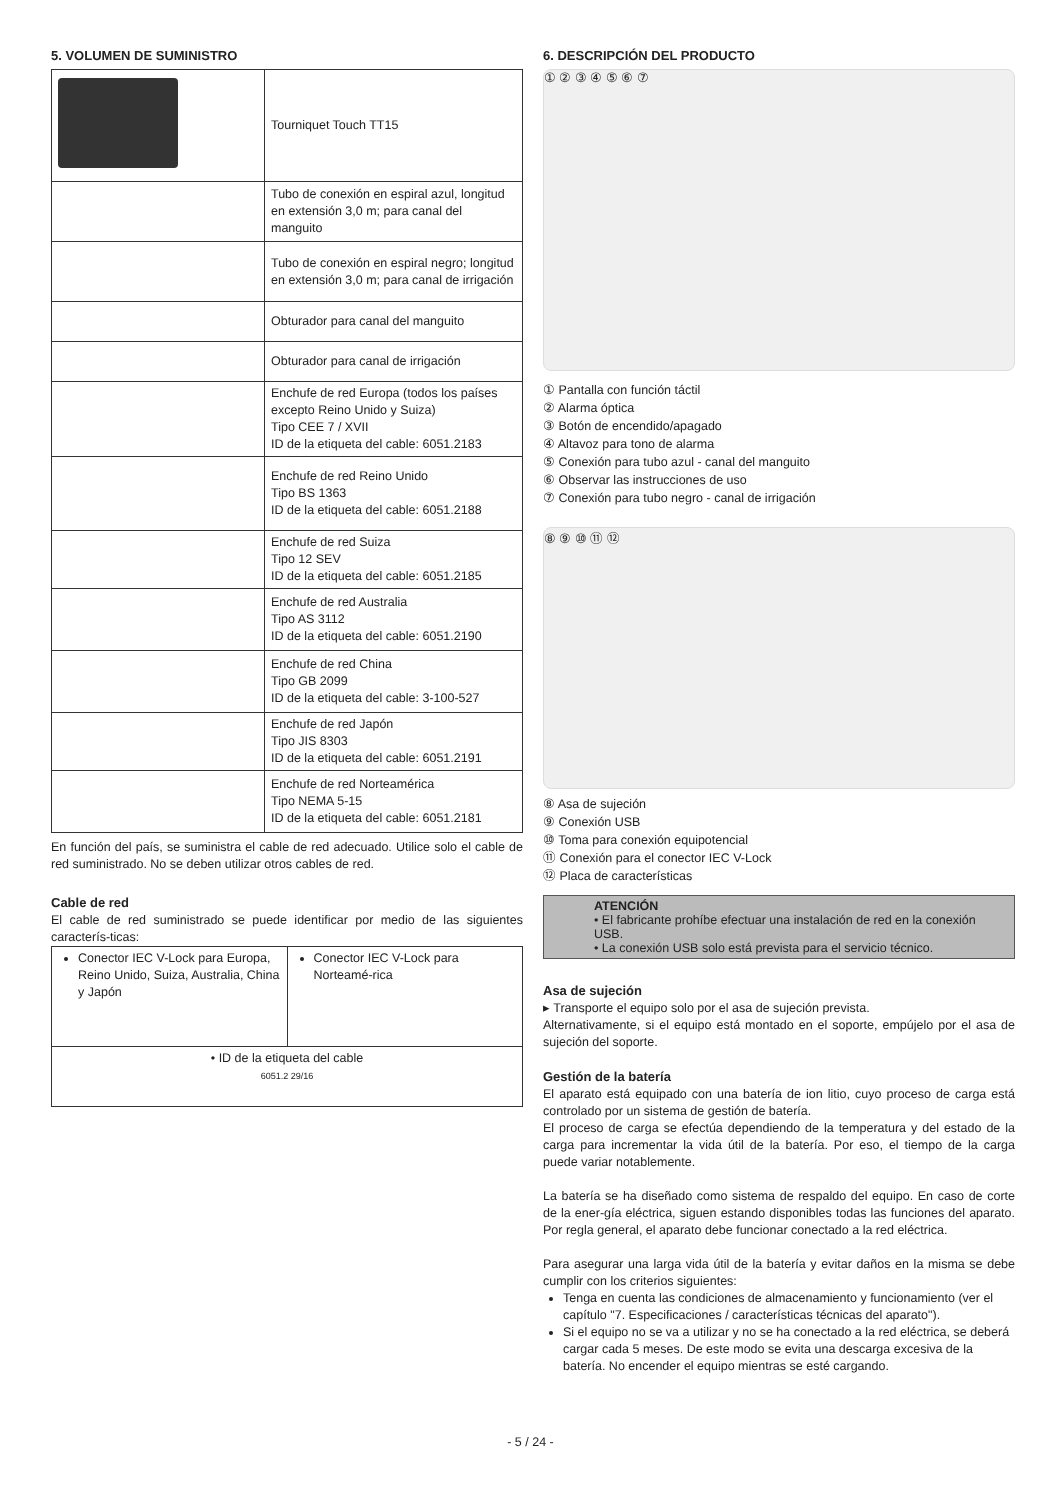5. VOLUMEN DE SUMINISTRO
| | Tourniquet Touch TT15 |
| | Tubo de conexión en espiral azul, longitud en extensión 3,0 m; para canal del manguito |
| | Tubo de conexión en espiral negro; longitud en extensión 3,0 m; para canal de irrigación |
| | Obturador para canal del manguito |
| | Obturador para canal de irrigación |
| | Enchufe de red Europa (todos los países excepto Reino Unido y Suiza) Tipo CEE 7 / XVII ID de la etiqueta del cable: 6051.2183 |
| | Enchufe de red Reino Unido Tipo BS 1363 ID de la etiqueta del cable: 6051.2188 |
| | Enchufe de red Suiza Tipo 12 SEV ID de la etiqueta del cable: 6051.2185 |
| | Enchufe de red Australia Tipo AS 3112 ID de la etiqueta del cable: 6051.2190 |
| | Enchufe de red China Tipo GB 2099 ID de la etiqueta del cable: 3-100-527 |
| | Enchufe de red Japón Tipo JIS 8303 ID de la etiqueta del cable: 6051.2191 |
| | Enchufe de red Norteamérica Tipo NEMA 5-15 ID de la etiqueta del cable: 6051.2181 |
En función del país, se suministra el cable de red adecuado. Utilice solo el cable de red suministrado. No se deben utilizar otros cables de red.
Cable de red
El cable de red suministrado se puede identificar por medio de las siguientes caracterís-ticas:
| Conector IEC V-Lock para Europa, Reino Unido, Suiza, Australia, China y Japón | Conector IEC V-Lock para Norteamé-rica |
| • ID de la etiqueta del cable 6051.2 29/16 | |
6. DESCRIPCIÓN DEL PRODUCTO
① ② ③ ④ ⑤ ⑥ ⑦
① Pantalla con función táctil
② Alarma óptica
③ Botón de encendido/apagado
④ Altavoz para tono de alarma
⑤ Conexión para tubo azul - canal del manguito
⑥ Observar las instrucciones de uso
⑦ Conexión para tubo negro - canal de irrigación
⑧ ⑨ ⑩ ⑪ ⑫
⑧ Asa de sujeción
⑨ Conexión USB
⑩ Toma para conexión equipotencial
⑪ Conexión para el conector IEC V-Lock
⑫ Placa de características
ATENCIÓN
• El fabricante prohíbe efectuar una instalación de red en la conexión USB.
• La conexión USB solo está prevista para el servicio técnico.
Asa de sujeción
▸ Transporte el equipo solo por el asa de sujeción prevista.
Alternativamente, si el equipo está montado en el soporte, empújelo por el asa de sujeción del soporte.
Gestión de la batería
El aparato está equipado con una batería de ion litio, cuyo proceso de carga está controlado por un sistema de gestión de batería.
El proceso de carga se efectúa dependiendo de la temperatura y del estado de la carga para incrementar la vida útil de la batería. Por eso, el tiempo de la carga puede variar notablemente.
La batería se ha diseñado como sistema de respaldo del equipo. En caso de corte de la ener-gía eléctrica, siguen estando disponibles todas las funciones del aparato. Por regla general, el aparato debe funcionar conectado a la red eléctrica.
Para asegurar una larga vida útil de la batería y evitar daños en la misma se debe cumplir con los criterios siguientes:
Tenga en cuenta las condiciones de almacenamiento y funcionamiento (ver el capítulo "7. Especificaciones / características técnicas del aparato").
Si el equipo no se va a utilizar y no se ha conectado a la red eléctrica, se deberá cargar cada 5 meses. De este modo se evita una descarga excesiva de la batería. No encender el equipo mientras se esté cargando.
- 5 / 24 -